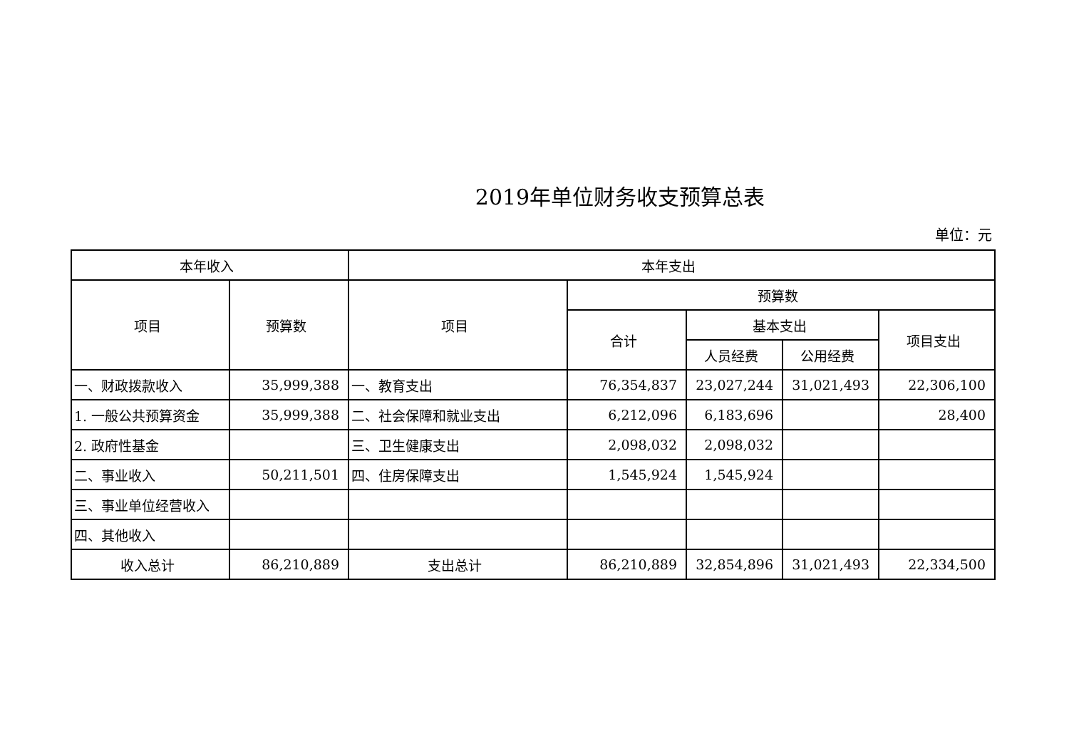2019年单位财务收支预算总表
单位：元
| 本年收入 | | 本年支出 | | | | |
| --- | --- | --- | --- | --- | --- | --- |
| 项目 | 预算数 | 项目 | 预算数 | | | |
| | | | 合计 | 基本支出 | | 项目支出 |
| | | | | 人员经费 | 公用经费 | |
| 一、财政拨款收入 | 35,999,388 | 一、教育支出 | 76,354,837 | 23,027,244 | 31,021,493 | 22,306,100 |
| 1. 一般公共预算资金 | 35,999,388 | 二、社会保障和就业支出 | 6,212,096 | 6,183,696 | | 28,400 |
| 2. 政府性基金 | | 三、卫生健康支出 | 2,098,032 | 2,098,032 | | |
| 二、事业收入 | 50,211,501 | 四、住房保障支出 | 1,545,924 | 1,545,924 | | |
| 三、事业单位经营收入 | | | | | | |
| 四、其他收入 | | | | | | |
| 收入总计 | 86,210,889 | 支出总计 | 86,210,889 | 32,854,896 | 31,021,493 | 22,334,500 |